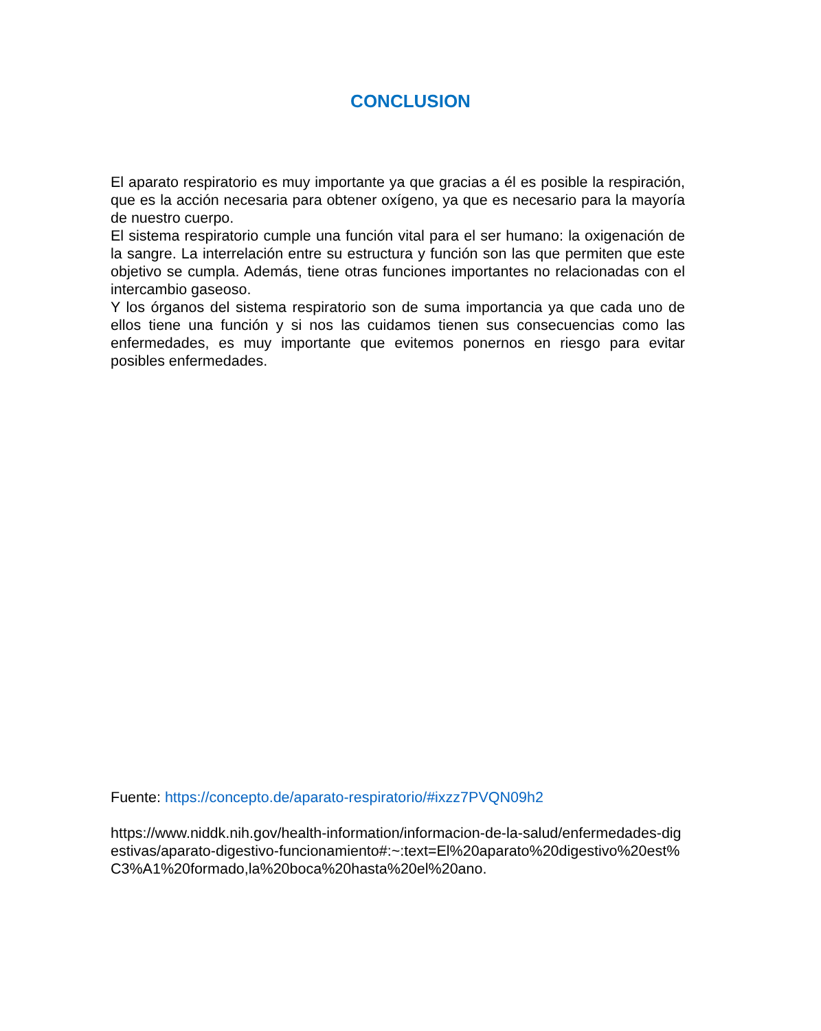CONCLUSION
El aparato respiratorio es muy importante ya que gracias a él es posible la respiración, que es la acción necesaria para obtener oxígeno, ya que es necesario para la mayoría de nuestro cuerpo.
El sistema respiratorio cumple una función vital para el ser humano: la oxigenación de la sangre. La interrelación entre su estructura y función son las que permiten que este objetivo se cumpla. Además, tiene otras funciones importantes no relacionadas con el intercambio gaseoso.
Y los órganos del sistema respiratorio son de suma importancia ya que cada uno de ellos tiene una función y si nos las cuidamos tienen sus consecuencias como las enfermedades, es muy importante que evitemos ponernos en riesgo para evitar posibles enfermedades.
Fuente: https://concepto.de/aparato-respiratorio/#ixzz7PVQN09h2
https://www.niddk.nih.gov/health-information/informacion-de-la-salud/enfermedades-digestivas/aparato-digestivo-funcionamiento#:~:text=El%20aparato%20digestivo%20est%C3%A1%20formado,la%20boca%20hasta%20el%20ano.